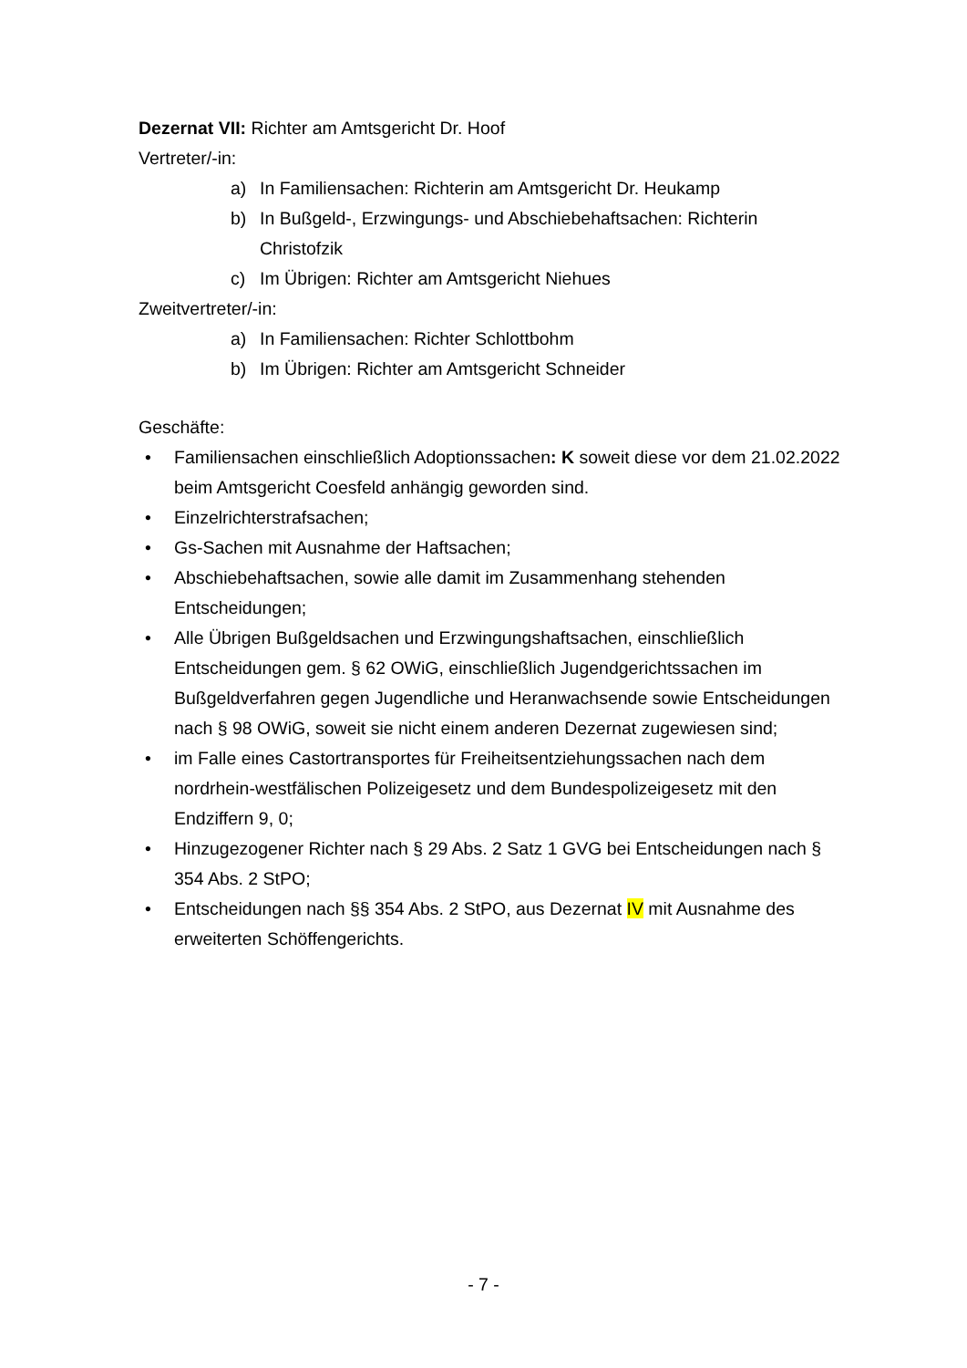Dezernat VII: Richter am Amtsgericht Dr. Hoof
Vertreter/-in:
a) In Familiensachen: Richterin am Amtsgericht Dr. Heukamp
b) In Bußgeld-, Erzwingungs- und Abschiebehaftsachen: Richterin Christofzik
c) Im Übrigen: Richter am Amtsgericht Niehues
Zweitvertreter/-in:
a) In Familiensachen: Richter Schlottbohm
b) Im Übrigen: Richter am Amtsgericht Schneider
Geschäfte:
• Familiensachen einschließlich Adoptionssachen: K soweit diese vor dem 21.02.2022 beim Amtsgericht Coesfeld anhängig geworden sind.
• Einzelrichterstrafsachen;
• Gs-Sachen mit Ausnahme der Haftsachen;
• Abschiebehaftsachen, sowie alle damit im Zusammenhang stehenden Entscheidungen;
• Alle Übrigen Bußgeldsachen und Erzwingungshaftsachen, einschließlich Entscheidungen gem. § 62 OWiG, einschließlich Jugendgerichtssachen im Bußgeldverfahren gegen Jugendliche und Heranwachsende sowie Entscheidungen nach § 98 OWiG, soweit sie nicht einem anderen Dezernat zugewiesen sind;
• im Falle eines Castortransportes für Freiheitsentziehungssachen nach dem nordrhein-westfälischen Polizeigesetz und dem Bundespolizeigesetz mit den Endziffern 9, 0;
• Hinzugezogener Richter nach § 29 Abs. 2 Satz 1 GVG bei Entscheidungen nach § 354 Abs. 2 StPO;
• Entscheidungen nach §§ 354 Abs. 2 StPO, aus Dezernat IV mit Ausnahme des erweiterten Schöffengerichts.
- 7 -